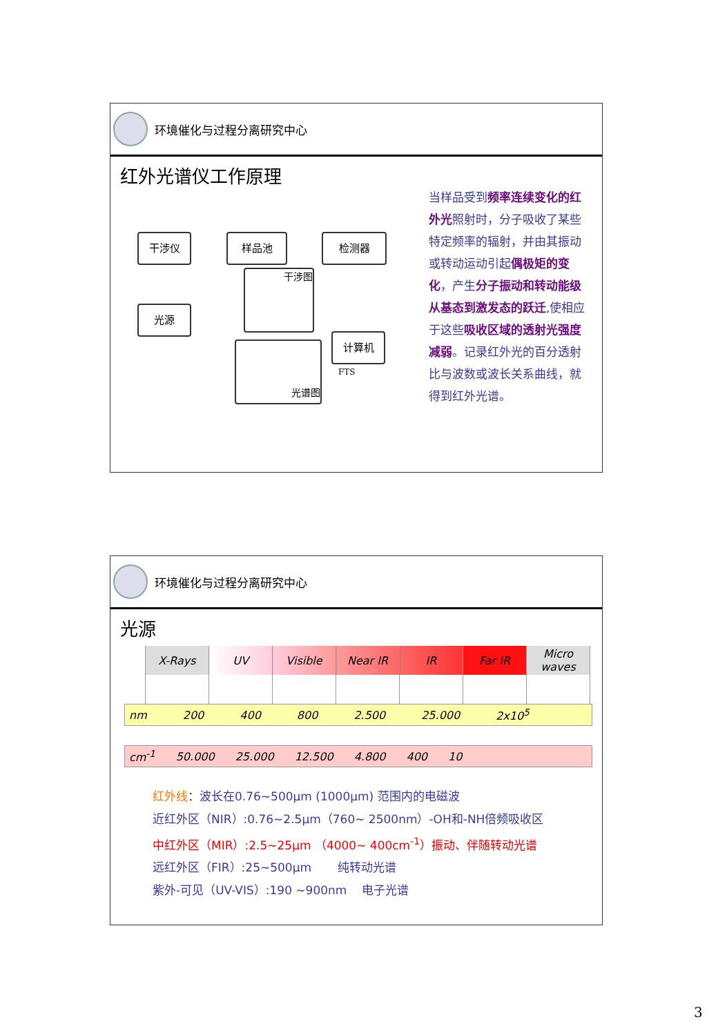环境催化与过程分离研究中心
红外光谱仪工作原理
干涉仪 样品池 检测器
光源
干涉图
计算机
光谱图
FTS
当样品受到频率连续变化的红外光照射时，分子吸收了某些特定频率的辐射，并由其振动或转动运动引起偶极矩的变化，产生分子振动和转动能级从基态到激发态的跃迁,使相应于这些吸收区域的透射光强度减弱。记录红外光的百分透射比与波数或波长关系曲线，就得到红外光谱。
环境催化与过程分离研究中心
光源
| X-Rays | UV | Visible | Near IR | IR | Far IR | Micro waves |
nm 200 400 800 2.500 25.000 2x10<sup>5</sup>
cm<sup>-1</sup> 50.000 25.000 12.500 4.800 400 10
红外线：波长在0.76~500μm (1000μm) 范围内的电磁波
近红外区（NIR）:0.76~2.5μm（760~ 2500nm）-OH和-NH倍频吸收区
中红外区（MIR）:2.5~25μm （4000~ 400cm<sup>-1</sup>）振动、伴随转动光谱
远红外区（FIR）:25~500μm 纯转动光谱
紫外-可见（UV-VIS）:190 ~900nm 电子光谱
3